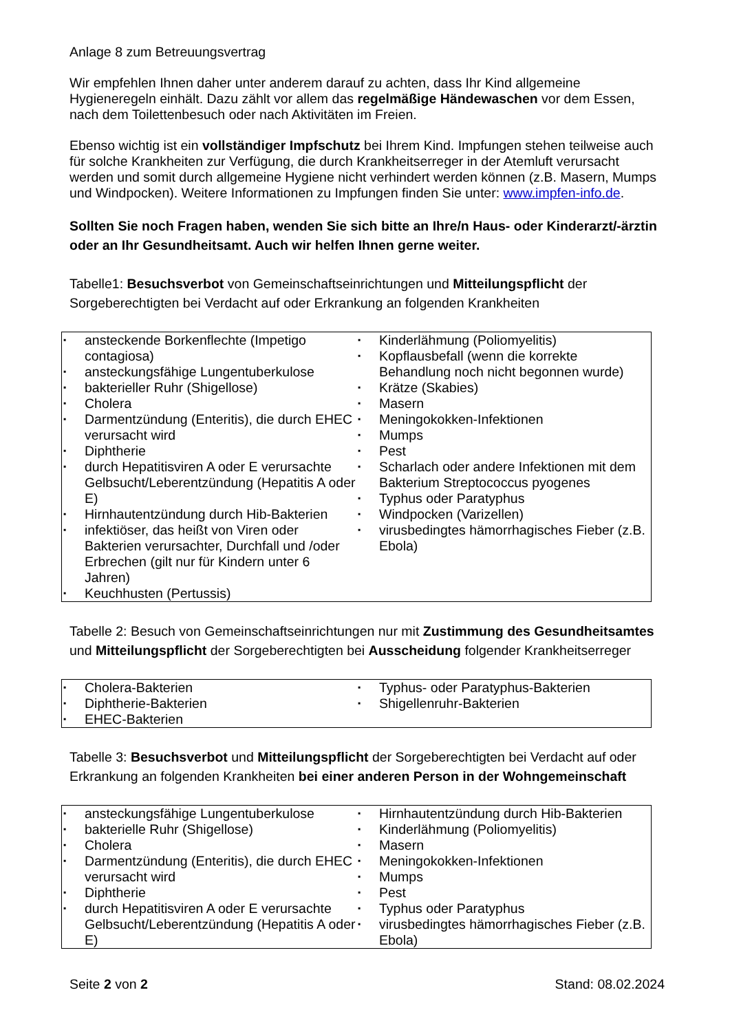Anlage 8 zum Betreuungsvertrag
Wir empfehlen Ihnen daher unter anderem darauf zu achten, dass Ihr Kind allgemeine Hygieneregeln einhält. Dazu zählt vor allem das regelmäßige Händewaschen vor dem Essen, nach dem Toilettenbesuch oder nach Aktivitäten im Freien.
Ebenso wichtig ist ein vollständiger Impfschutz bei Ihrem Kind. Impfungen stehen teilweise auch für solche Krankheiten zur Verfügung, die durch Krankheitserreger in der Atemluft verursacht werden und somit durch allgemeine Hygiene nicht verhindert werden können (z.B. Masern, Mumps und Windpocken). Weitere Informationen zu Impfungen finden Sie unter: www.impfen-info.de.
Sollten Sie noch Fragen haben, wenden Sie sich bitte an Ihre/n Haus- oder Kinderarzt/-ärztin oder an Ihr Gesundheitsamt. Auch wir helfen Ihnen gerne weiter.
Tabelle1: Besuchsverbot von Gemeinschaftseinrichtungen und Mitteilungspflicht der Sorgeberechtigten bei Verdacht auf oder Erkrankung an folgenden Krankheiten
| ▪ ansteckende Borkenflechte (Impetigo contagiosa) ▪ ansteckungsfähige Lungentuberkulose ▪ bakterieller Ruhr (Shigellose) ▪ Cholera ▪ Darmentzündung (Enteritis), die durch EHEC verursacht wird ▪ Diphtherie ▪ durch Hepatitisviren A oder E verursachte Gelbsucht/Leberentzündung (Hepatitis A oder E) ▪ Hirnhautentzündung durch Hib-Bakterien ▪ infektiöser, das heißt von Viren oder Bakterien verursachter, Durchfall und /oder Erbrechen (gilt nur für Kindern unter 6 Jahren) ▪ Keuchhusten (Pertussis) | ▪ Kinderlähmung (Poliomyelitis) ▪ Kopflausbefall (wenn die korrekte Behandlung noch nicht begonnen wurde) ▪ Krätze (Skabies) ▪ Masern ▪ Meningokokken-Infektionen ▪ Mumps ▪ Pest ▪ Scharlach oder andere Infektionen mit dem Bakterium Streptococcus pyogenes ▪ Typhus oder Paratyphus ▪ Windpocken (Varizellen) ▪ virusbedingtes hämorrhagisches Fieber (z.B. Ebola) |
Tabelle 2: Besuch von Gemeinschaftseinrichtungen nur mit Zustimmung des Gesundheitsamtes und Mitteilungspflicht der Sorgeberechtigten bei Ausscheidung folgender Krankheitserreger
| ▪ Cholera-Bakterien ▪ Diphtherie-Bakterien ▪ EHEC-Bakterien | ▪ Typhus- oder Paratyphus-Bakterien ▪ Shigellenruhr-Bakterien |
Tabelle 3: Besuchsverbot und Mitteilungspflicht der Sorgeberechtigten bei Verdacht auf oder Erkrankung an folgenden Krankheiten bei einer anderen Person in der Wohngemeinschaft
| ▪ ansteckungsfähige Lungentuberkulose ▪ bakterielle Ruhr (Shigellose) ▪ Cholera ▪ Darmentzündung (Enteritis), die durch EHEC verursacht wird ▪ Diphtherie ▪ durch Hepatitisviren A oder E verursachte Gelbsucht/Leberentzündung (Hepatitis A oder E) | ▪ Hirnhautentzündung durch Hib-Bakterien ▪ Kinderlähmung (Poliomyelitis) ▪ Masern ▪ Meningokokken-Infektionen ▪ Mumps ▪ Pest ▪ Typhus oder Paratyphus ▪ virusbedingtes hämorrhagisches Fieber (z.B. Ebola) |
Seite 2 von 2 Stand: 08.02.2024